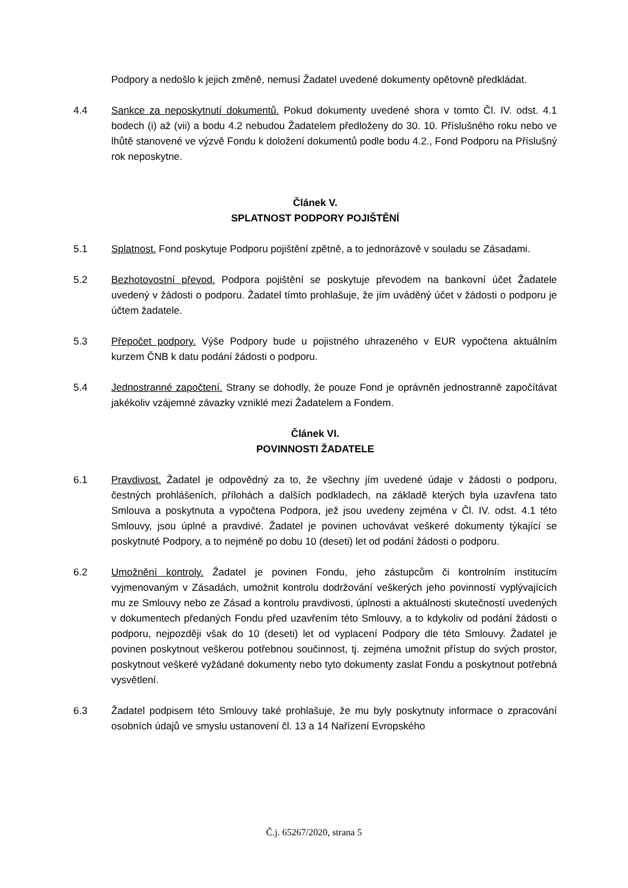Podpory a nedošlo k jejich změně, nemusí Žadatel uvedené dokumenty opětovně předkládat.
4.4 Sankce za neposkytnutí dokumentů. Pokud dokumenty uvedené shora v tomto Čl. IV. odst. 4.1 bodech (i) až (vii) a bodu 4.2 nebudou Žadatelem předloženy do 30. 10. Příslušného roku nebo ve lhůtě stanovené ve výzvě Fondu k doložení dokumentů podle bodu 4.2., Fond Podporu na Příslušný rok neposkytne.
Článek V.
SPLATNOST PODPORY POJIŠTĚNÍ
5.1 Splatnost. Fond poskytuje Podporu pojištění zpětně, a to jednorázově v souladu se Zásadami.
5.2 Bezhotovostní převod. Podpora pojištění se poskytuje převodem na bankovní účet Žadatele uvedený v žádosti o podporu. Žadatel tímto prohlašuje, že jím uváděný účet v žádosti o podporu je účtem žadatele.
5.3 Přepočet podpory. Výše Podpory bude u pojistného uhrazeného v EUR vypočtena aktuálním kurzem ČNB k datu podání žádosti o podporu.
5.4 Jednostranné započtení. Strany se dohodly, že pouze Fond je oprávněn jednostranně započítávat jakékoliv vzájemné závazky vzniklé mezi Žadatelem a Fondem.
Článek VI.
POVINNOSTI ŽADATELE
6.1 Pravdivost. Žadatel je odpovědný za to, že všechny jím uvedené údaje v žádosti o podporu, čestných prohlášeních, přílohách a dalších podkladech, na základě kterých byla uzavřena tato Smlouva a poskytnuta a vypočtena Podpora, jež jsou uvedeny zejména v Čl. IV. odst. 4.1 této Smlouvy, jsou úplné a pravdivé. Žadatel je povinen uchovávat veškeré dokumenty týkající se poskytnuté Podpory, a to nejméně po dobu 10 (deseti) let od podání žádosti o podporu.
6.2 Umožnění kontroly. Žadatel je povinen Fondu, jeho zástupcům či kontrolním institucím vyjmenovaným v Zásadách, umožnit kontrolu dodržování veškerých jeho povinností vyplývajících mu ze Smlouvy nebo ze Zásad a kontrolu pravdivosti, úplnosti a aktuálnosti skutečností uvedených v dokumentech předaných Fondu před uzavřením této Smlouvy, a to kdykoliv od podání žádosti o podporu, nejpozději však do 10 (deseti) let od vyplacení Podpory dle této Smlouvy. Žadatel je povinen poskytnout veškerou potřebnou součinnost, tj. zejména umožnit přístup do svých prostor, poskytnout veškeré vyžádané dokumenty nebo tyto dokumenty zaslat Fondu a poskytnout potřebná vysvětlení.
6.3 Žadatel podpisem této Smlouvy také prohlašuje, že mu byly poskytnuty informace o zpracování osobních údajů ve smyslu ustanovení čl. 13 a 14 Nařízení Evropského
Č.j. 65267/2020, strana 5